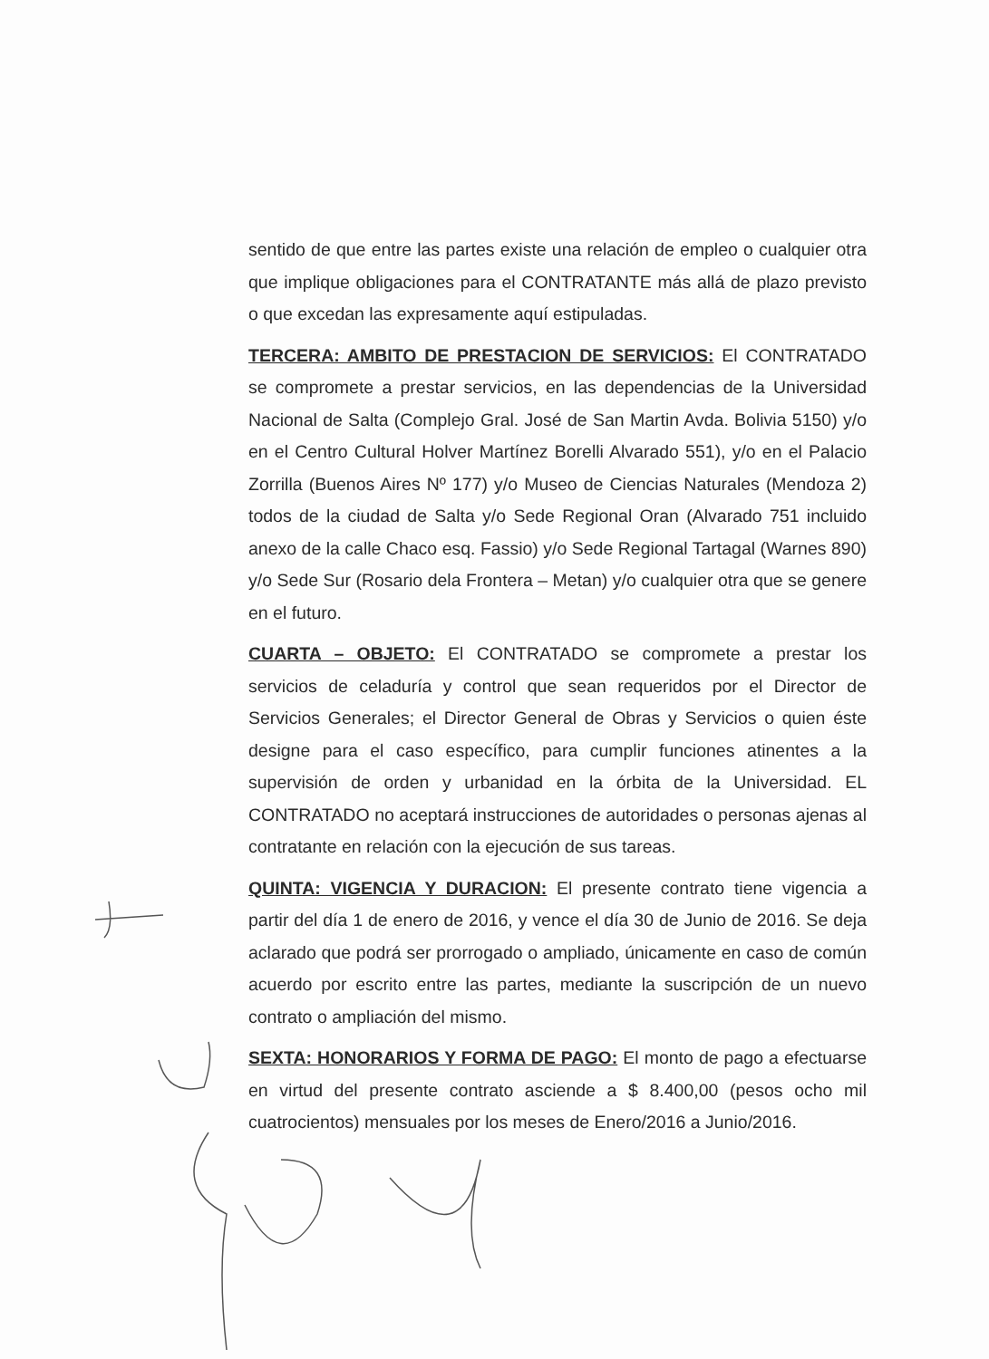sentido de que entre las partes existe una relación de empleo o cualquier otra que implique obligaciones para el CONTRATANTE más allá de plazo previsto o que excedan las expresamente aquí estipuladas.
TERCERA: AMBITO DE PRESTACION DE SERVICIOS: El CONTRATADO se compromete a prestar servicios, en las dependencias de la Universidad Nacional de Salta (Complejo Gral. José de San Martin Avda. Bolivia 5150) y/o en el Centro Cultural Holver Martínez Borelli Alvarado 551), y/o en el Palacio Zorrilla (Buenos Aires Nº 177) y/o Museo de Ciencias Naturales (Mendoza 2) todos de la ciudad de Salta y/o Sede Regional Oran (Alvarado 751 incluido anexo de la calle Chaco esq. Fassio) y/o Sede Regional Tartagal (Warnes 890) y/o Sede Sur (Rosario dela Frontera – Metan) y/o cualquier otra que se genere en el futuro.
CUARTA – OBJETO: El CONTRATADO se compromete a prestar los servicios de celaduría y control que sean requeridos por el Director de Servicios Generales; el Director General de Obras y Servicios o quien éste designe para el caso específico, para cumplir funciones atinentes a la supervisión de orden y urbanidad en la órbita de la Universidad. EL CONTRATADO no aceptará instrucciones de autoridades o personas ajenas al contratante en relación con la ejecución de sus tareas.
QUINTA: VIGENCIA Y DURACION: El presente contrato tiene vigencia a partir del día 1 de enero de 2016, y vence el día 30 de Junio de 2016. Se deja aclarado que podrá ser prorrogado o ampliado, únicamente en caso de común acuerdo por escrito entre las partes, mediante la suscripción de un nuevo contrato o ampliación del mismo.
SEXTA: HONORARIOS Y FORMA DE PAGO: El monto de pago a efectuarse en virtud del presente contrato asciende a $ 8.400,00 (pesos ocho mil cuatrocientos) mensuales por los meses de Enero/2016 a Junio/2016.